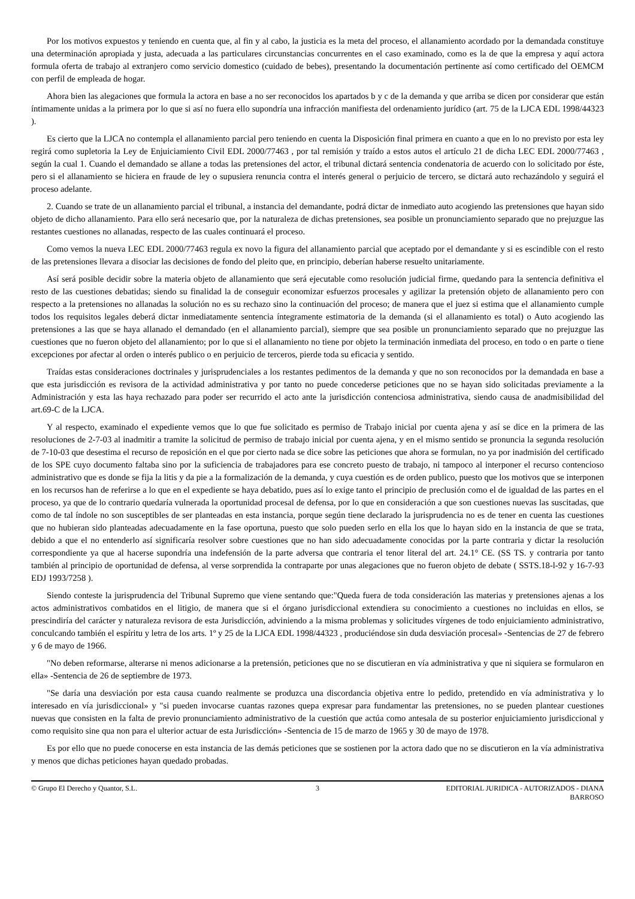Por los motivos expuestos y teniendo en cuenta que, al fin y al cabo, la justicia es la meta del proceso, el allanamiento acordado por la demandada constituye una determinación apropiada y justa, adecuada a las particulares circunstancias concurrentes en el caso examinado, como es la de que la empresa y aquí actora formula oferta de trabajo al extranjero como servicio domestico (cuidado de bebes), presentando la documentación pertinente así como certificado del OEMCM con perfil de empleada de hogar.
Ahora bien las alegaciones que formula la actora en base a no ser reconocidos los apartados b y c de la demanda y que arriba se dicen por considerar que están íntimamente unidas a la primera por lo que si así no fuera ello supondría una infracción manifiesta del ordenamiento jurídico (art. 75 de la LJCA EDL 1998/44323 ).
Es cierto que la LJCA no contempla el allanamiento parcial pero teniendo en cuenta la Disposición final primera en cuanto a que en lo no previsto por esta ley regirá como supletoria la Ley de Enjuiciamiento Civil EDL 2000/77463 , por tal remisión y traído a estos autos el artículo 21 de dicha LEC EDL 2000/77463 , según la cual 1. Cuando el demandado se allane a todas las pretensiones del actor, el tribunal dictará sentencia condenatoria de acuerdo con lo solicitado por éste, pero si el allanamiento se hiciera en fraude de ley o supusiera renuncia contra el interés general o perjuicio de tercero, se dictará auto rechazándolo y seguirá el proceso adelante.
2. Cuando se trate de un allanamiento parcial el tribunal, a instancia del demandante, podrá dictar de inmediato auto acogiendo las pretensiones que hayan sido objeto de dicho allanamiento. Para ello será necesario que, por la naturaleza de dichas pretensiones, sea posible un pronunciamiento separado que no prejuzgue las restantes cuestiones no allanadas, respecto de las cuales continuará el proceso.
Como vemos la nueva LEC EDL 2000/77463 regula ex novo la figura del allanamiento parcial que aceptado por el demandante y si es escindible con el resto de las pretensiones llevara a disociar las decisiones de fondo del pleito que, en principio, deberían haberse resuelto unitariamente.
Así será posible decidir sobre la materia objeto de allanamiento que será ejecutable como resolución judicial firme, quedando para la sentencia definitiva el resto de las cuestiones debatidas; siendo su finalidad la de conseguir economizar esfuerzos procesales y agilizar la pretensión objeto de allanamiento pero con respecto a la pretensiones no allanadas la solución no es su rechazo sino la continuación del proceso; de manera que el juez si estima que el allanamiento cumple todos los requisitos legales deberá dictar inmediatamente sentencia íntegramente estimatoria de la demanda (si el allanamiento es total) o Auto acogiendo las pretensiones a las que se haya allanado el demandado (en el allanamiento parcial), siempre que sea posible un pronunciamiento separado que no prejuzgue las cuestiones que no fueron objeto del allanamiento; por lo que si el allanamiento no tiene por objeto la terminación inmediata del proceso, en todo o en parte o tiene excepciones por afectar al orden o interés publico o en perjuicio de terceros, pierde toda su eficacia y sentido.
Traídas estas consideraciones doctrinales y jurisprudenciales a los restantes pedimentos de la demanda y que no son reconocidos por la demandada en base a que esta jurisdicción es revisora de la actividad administrativa y por tanto no puede concederse peticiones que no se hayan sido solicitadas previamente a la Administración y esta las haya rechazado para poder ser recurrido el acto ante la jurisdicción contenciosa administrativa, siendo causa de anadmisibilidad del art.69-C de la LJCA.
Y al respecto, examinado el expediente vemos que lo que fue solicitado es permiso de Trabajo inicial por cuenta ajena y así se dice en la primera de las resoluciones de 2-7-03 al inadmitir a tramite la solicitud de permiso de trabajo inicial por cuenta ajena, y en el mismo sentido se pronuncia la segunda resolución de 7-10-03 que desestima el recurso de reposición en el que por cierto nada se dice sobre las peticiones que ahora se formulan, no ya por inadmisión del certificado de los SPE cuyo documento faltaba sino por la suficiencia de trabajadores para ese concreto puesto de trabajo, ni tampoco al interponer el recurso contencioso administrativo que es donde se fija la litis y da pie a la formalización de la demanda, y cuya cuestión es de orden publico, puesto que los motivos que se interponen en los recursos han de referirse a lo que en el expediente se haya debatido, pues así lo exige tanto el principio de preclusión como el de igualdad de las partes en el proceso, ya que de lo contrario quedaría vulnerada la oportunidad procesal de defensa, por lo que en consideración a que son cuestiones nuevas las suscitadas, que como de tal índole no son susceptibles de ser planteadas en esta instancia, porque según tiene declarado la jurisprudencia no es de tener en cuenta las cuestiones que no hubieran sido planteadas adecuadamente en la fase oportuna, puesto que solo pueden serlo en ella los que lo hayan sido en la instancia de que se trata, debido a que el no entenderlo así significaría resolver sobre cuestiones que no han sido adecuadamente conocidas por la parte contraria y dictar la resolución correspondiente ya que al hacerse supondría una indefensión de la parte adversa que contraria el tenor literal del art. 24.1° CE. (SS TS. y contraria por tanto también al principio de oportunidad de defensa, al verse sorprendida la contraparte por unas alegaciones que no fueron objeto de debate ( SSTS.18-l-92 y 16-7-93 EDJ 1993/7258 ).
Siendo conteste la jurisprudencia del Tribunal Supremo que viene sentando que:"Queda fuera de toda consideración las materias y pretensiones ajenas a los actos administrativos combatidos en el litigio, de manera que si el órgano jurisdiccional extendiera su conocimiento a cuestiones no incluidas en ellos, se prescindiría del carácter y naturaleza revisora de esta Jurisdicción, adviniendo a la misma problemas y solicitudes vírgenes de todo enjuiciamiento administrativo, conculcando también el espíritu y letra de los arts. 1º y 25 de la LJCA EDL 1998/44323 , produciéndose sin duda desviación procesal» -Sentencias de 27 de febrero y 6 de mayo de 1966.
"No deben reformarse, alterarse ni menos adicionarse a la pretensión, peticiones que no se discutieran en vía administrativa y que ni siquiera se formularon en ella» -Sentencia de 26 de septiembre de 1973.
"Se daría una desviación por esta causa cuando realmente se produzca una discordancia objetiva entre lo pedido, pretendido en vía administrativa y lo interesado en vía jurisdiccional» y "si pueden invocarse cuantas razones quepa expresar para fundamentar las pretensiones, no se pueden plantear cuestiones nuevas que consisten en la falta de previo pronunciamiento administrativo de la cuestión que actúa como antesala de su posterior enjuiciamiento jurisdiccional y como requisito sine qua non para el ulterior actuar de esta Jurisdicción» -Sentencia de 15 de marzo de 1965 y 30 de mayo de 1978.
Es por ello que no puede conocerse en esta instancia de las demás peticiones que se sostienen por la actora dado que no se discutieron en la vía administrativa y menos que dichas peticiones hayan quedado probadas.
© Grupo El Derecho y Quantor, S.L.
3 EDITORIAL JURIDICA - AUTORIZADOS - DIANA BARROSO